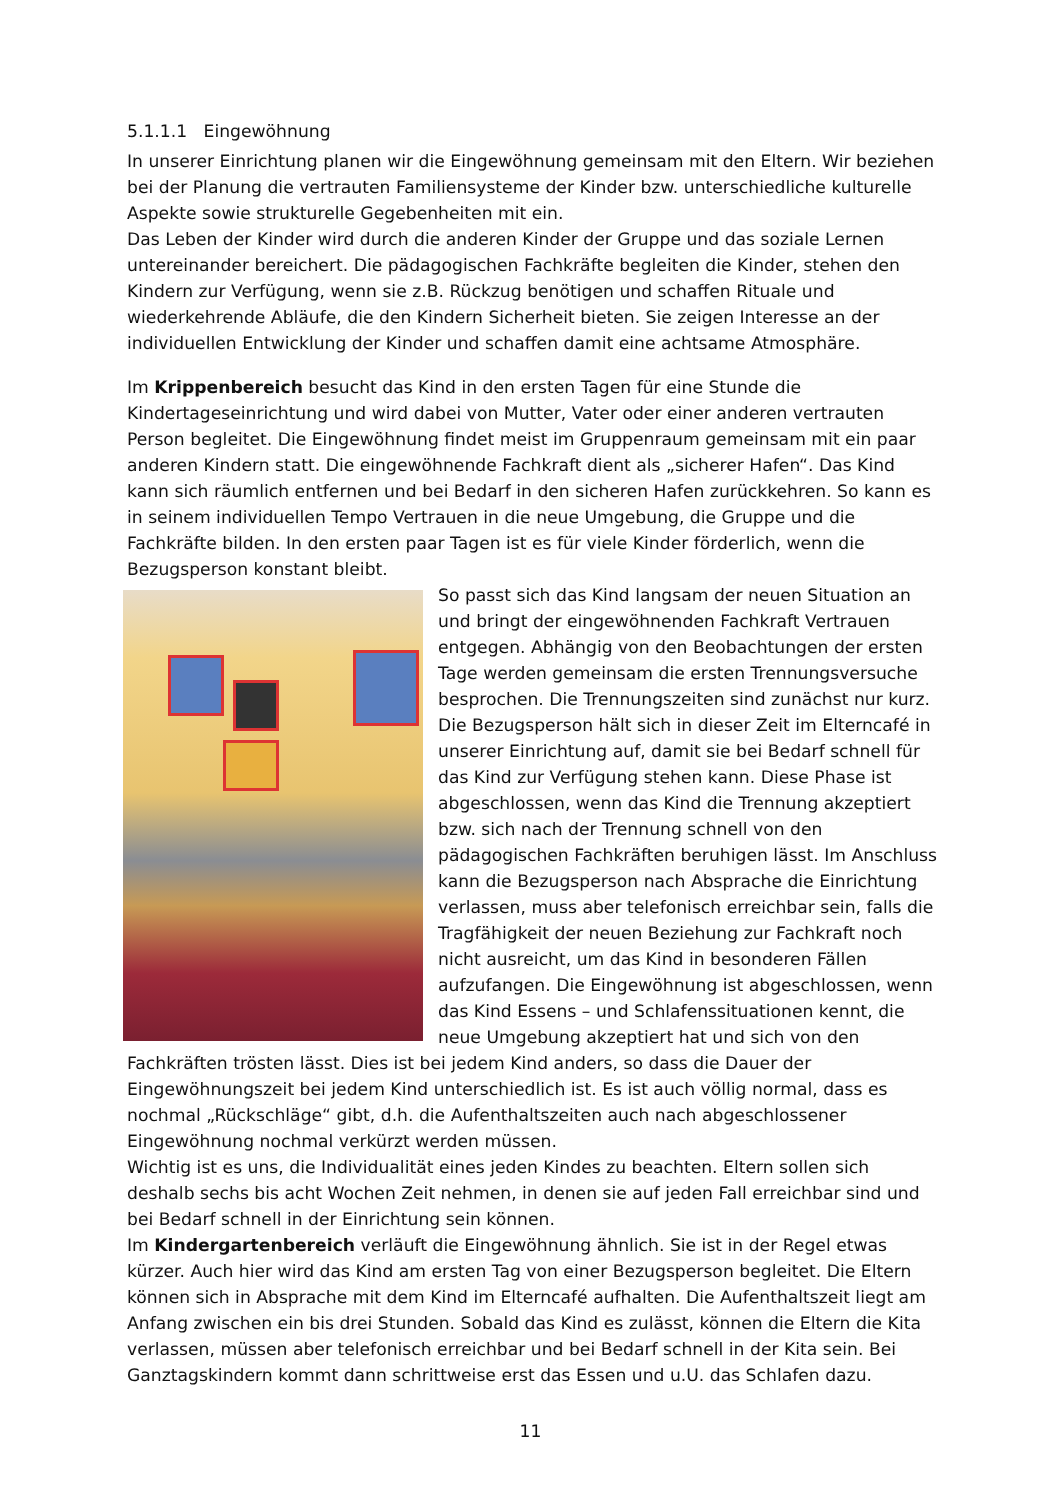5.1.1.1 Eingewöhnung
In unserer Einrichtung planen wir die Eingewöhnung gemeinsam mit den Eltern. Wir beziehen bei der Planung die vertrauten Familiensysteme der Kinder bzw. unterschiedliche kulturelle Aspekte sowie strukturelle Gegebenheiten mit ein.
Das Leben der Kinder wird durch die anderen Kinder der Gruppe und das soziale Lernen untereinander bereichert. Die pädagogischen Fachkräfte begleiten die Kinder, stehen den Kindern zur Verfügung, wenn sie z.B. Rückzug benötigen und schaffen Rituale und wiederkehrende Abläufe, die den Kindern Sicherheit bieten. Sie zeigen Interesse an der individuellen Entwicklung der Kinder und schaffen damit eine achtsame Atmosphäre.
Im Krippenbereich besucht das Kind in den ersten Tagen für eine Stunde die Kindertageseinrichtung und wird dabei von Mutter, Vater oder einer anderen vertrauten Person begleitet. Die Eingewöhnung findet meist im Gruppenraum gemeinsam mit ein paar anderen Kindern statt. Die eingewöhnende Fachkraft dient als „sicherer Hafen“. Das Kind kann sich räumlich entfernen und bei Bedarf in den sicheren Hafen zurückkehren. So kann es in seinem individuellen Tempo Vertrauen in die neue Umgebung, die Gruppe und die Fachkräfte bilden. In den ersten paar Tagen ist es für viele Kinder förderlich, wenn die Bezugsperson konstant bleibt.
So passt sich das Kind langsam der neuen Situation an und bringt der eingewöhnenden Fachkraft Vertrauen entgegen. Abhängig von den Beobachtungen der ersten Tage werden gemeinsam die ersten Trennungsversuche besprochen. Die Trennungszeiten sind zunächst nur kurz. Die Bezugsperson hält sich in dieser Zeit im Elterncafé in unserer Einrichtung auf, damit sie bei Bedarf schnell für das Kind zur Verfügung stehen kann. Diese Phase ist abgeschlossen, wenn das Kind die Trennung akzeptiert bzw. sich nach der Trennung schnell von den pädagogischen Fachkräften beruhigen lässt. Im Anschluss kann die Bezugsperson nach Absprache die Einrichtung verlassen, muss aber telefonisch erreichbar sein, falls die Tragfähigkeit der neuen Beziehung zur Fachkraft noch nicht ausreicht, um das Kind in besonderen Fällen aufzufangen. Die Eingewöhnung ist abgeschlossen, wenn das Kind Essens – und Schlafenssituationen kennt, die neue Umgebung akzeptiert hat und sich von den Fachkräften trösten lässt. Dies ist bei jedem Kind anders, so dass die Dauer der Eingewöhnungszeit bei jedem Kind unterschiedlich ist. Es ist auch völlig normal, dass es nochmal „Rückschläge“ gibt, d.h. die Aufenthaltszeiten auch nach abgeschlossener Eingewöhnung nochmal verkürzt werden müssen.
Wichtig ist es uns, die Individualität eines jeden Kindes zu beachten. Eltern sollen sich deshalb sechs bis acht Wochen Zeit nehmen, in denen sie auf jeden Fall erreichbar sind und bei Bedarf schnell in der Einrichtung sein können.
Im Kindergartenbereich verläuft die Eingewöhnung ähnlich. Sie ist in der Regel etwas kürzer. Auch hier wird das Kind am ersten Tag von einer Bezugsperson begleitet. Die Eltern können sich in Absprache mit dem Kind im Elterncafé aufhalten. Die Aufenthaltszeit liegt am Anfang zwischen ein bis drei Stunden. Sobald das Kind es zulässt, können die Eltern die Kita verlassen, müssen aber telefonisch erreichbar und bei Bedarf schnell in der Kita sein. Bei Ganztagskindern kommt dann schrittweise erst das Essen und u.U. das Schlafen dazu.
11